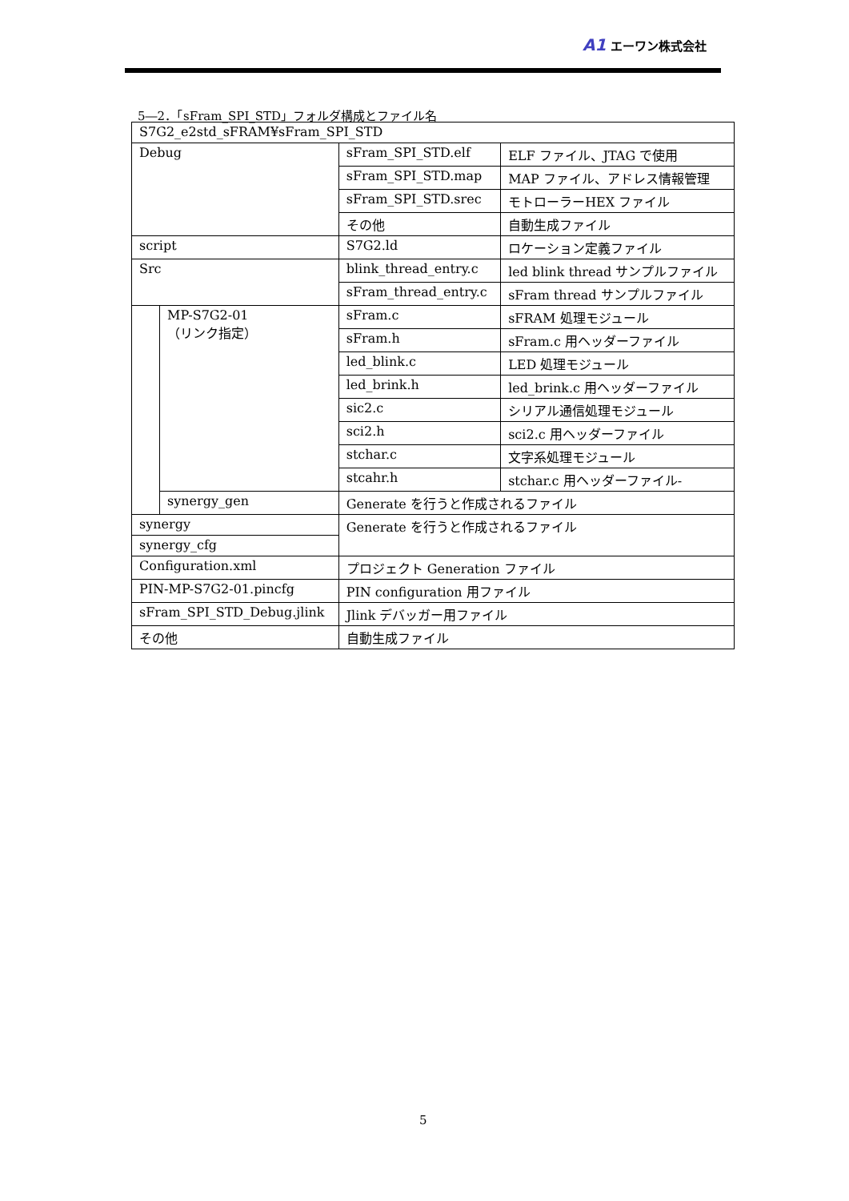A1 エーワン株式会社
5―2．「sFram_SPI_STD」フォルダ構成とファイル名
| S7G2_e2std_sFRAM¥sFram_SPI_STD | | | |
| Debug | | sFram_SPI_STD.elf | ELF ファイル、JTAG で使用 |
| | | sFram_SPI_STD.map | MAP ファイル、アドレス情報管理 |
| | | sFram_SPI_STD.srec | モトローラーHEX ファイル |
| | | その他 | 自動生成ファイル |
| script | | S7G2.ld | ロケーション定義ファイル |
| Src | | blink_thread_entry.c | led blink thread サンプルファイル |
| | | sFram_thread_entry.c | sFram thread サンプルファイル |
| | MP-S7G2-01 （リンク指定） | sFram.c | sFRAM 処理モジュール |
| | | sFram.h | sFram.c 用ヘッダーファイル |
| | | led_blink.c | LED 処理モジュール |
| | | led_brink.h | led_brink.c 用ヘッダーファイル |
| | | sic2.c | シリアル通信処理モジュール |
| | | sci2.h | sci2.c 用ヘッダーファイル |
| | | stchar.c | 文字系処理モジュール |
| | | stcahr.h | stchar.c 用ヘッダーファイル- |
| | synergy_gen | Generate を行うと作成されるファイル | |
| synergy | | Generate を行うと作成されるファイル | |
| synergy_cfg | | | |
| Configuration.xml | | プロジェクト Generation ファイル | |
| PIN-MP-S7G2-01.pincfg | | PIN configuration 用ファイル | |
| sFram_SPI_STD_Debug.jlink | | Jlink デバッガー用ファイル | |
| その他 | | 自動生成ファイル | |
5